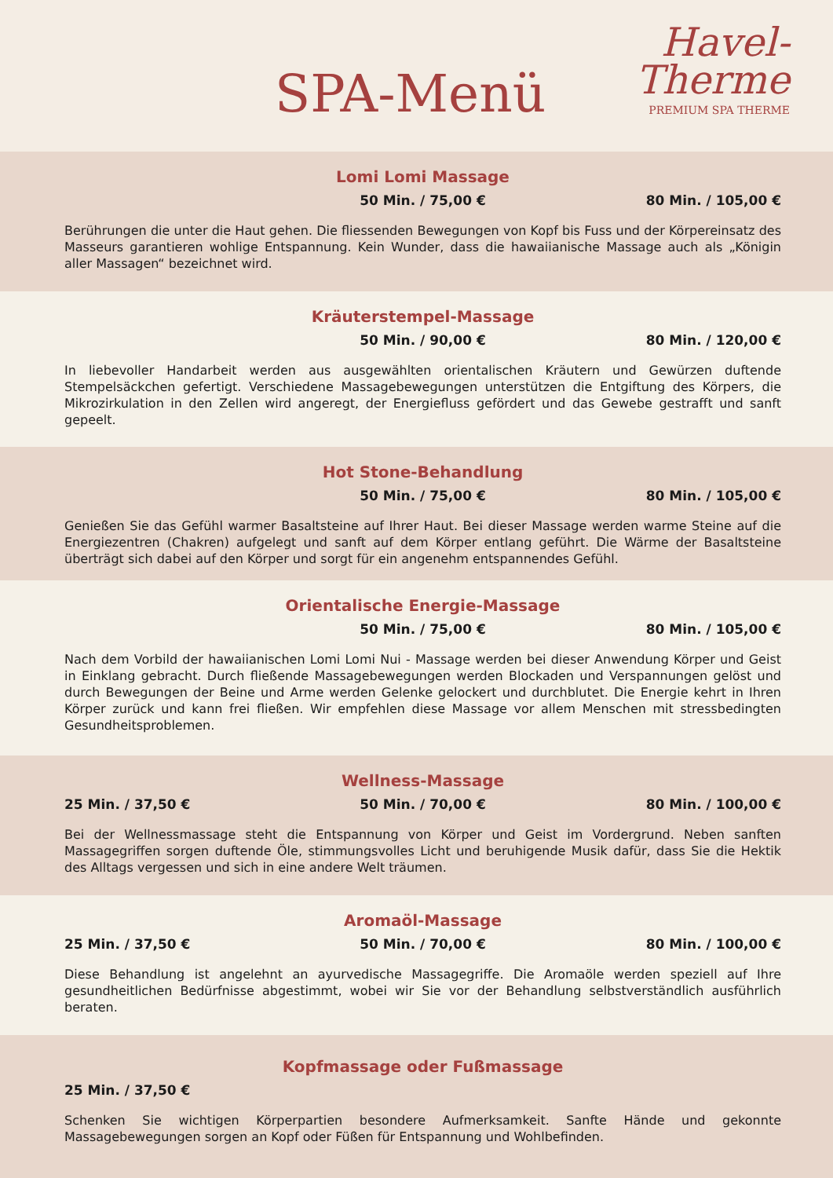SPA-Menü
Havel-
Therme
PREMIUM SPA THERME
Lomi Lomi Massage
50 Min. / 75,00 € 80 Min. / 105,00 €
Berührungen die unter die Haut gehen. Die fliessenden Bewegungen von Kopf bis Fuss und der Körpereinsatz des Masseurs garantieren wohlige Entspannung. Kein Wunder, dass die hawaiianische Massage auch als „Königin aller Massagen“ bezeichnet wird.
Kräuterstempel-Massage
50 Min. / 90,00 € 80 Min. / 120,00 €
In liebevoller Handarbeit werden aus ausgewählten orientalischen Kräutern und Gewürzen duftende Stempelsäckchen gefertigt. Verschiedene Massagebewegungen unterstützen die Entgiftung des Körpers, die Mikrozirkulation in den Zellen wird angeregt, der Energiefluss gefördert und das Gewebe gestrafft und sanft gepeelt.
Hot Stone-Behandlung
50 Min. / 75,00 € 80 Min. / 105,00 €
Genießen Sie das Gefühl warmer Basaltsteine auf Ihrer Haut. Bei dieser Massage werden warme Steine auf die Energiezentren (Chakren) aufgelegt und sanft auf dem Körper entlang geführt. Die Wärme der Basaltsteine überträgt sich dabei auf den Körper und sorgt für ein angenehm entspannendes Gefühl.
Orientalische Energie-Massage
50 Min. / 75,00 € 80 Min. / 105,00 €
Nach dem Vorbild der hawaiianischen Lomi Lomi Nui - Massage werden bei dieser Anwendung Körper und Geist in Einklang gebracht. Durch fließende Massagebewegungen werden Blockaden und Verspannungen gelöst und durch Bewegungen der Beine und Arme werden Gelenke gelockert und durchblutet. Die Energie kehrt in Ihren Körper zurück und kann frei fließen. Wir empfehlen diese Massage vor allem Menschen mit stressbedingten Gesundheitsproblemen.
Wellness-Massage
25 Min. / 37,50 € 50 Min. / 70,00 € 80 Min. / 100,00 €
Bei der Wellnessmassage steht die Entspannung von Körper und Geist im Vordergrund. Neben sanften Massagegriffen sorgen duftende Öle, stimmungsvolles Licht und beruhigende Musik dafür, dass Sie die Hektik des Alltags vergessen und sich in eine andere Welt träumen.
Aromaöl-Massage
25 Min. / 37,50 € 50 Min. / 70,00 € 80 Min. / 100,00 €
Diese Behandlung ist angelehnt an ayurvedische Massagegriffe. Die Aromaöle werden speziell auf Ihre gesundheitlichen Bedürfnisse abgestimmt, wobei wir Sie vor der Behandlung selbstverständlich ausführlich beraten.
Kopfmassage oder Fußmassage
25 Min. / 37,50 €
Schenken Sie wichtigen Körperpartien besondere Aufmerksamkeit. Sanfte Hände und gekonnte Massagebewegungen sorgen an Kopf oder Füßen für Entspannung und Wohlbefinden.